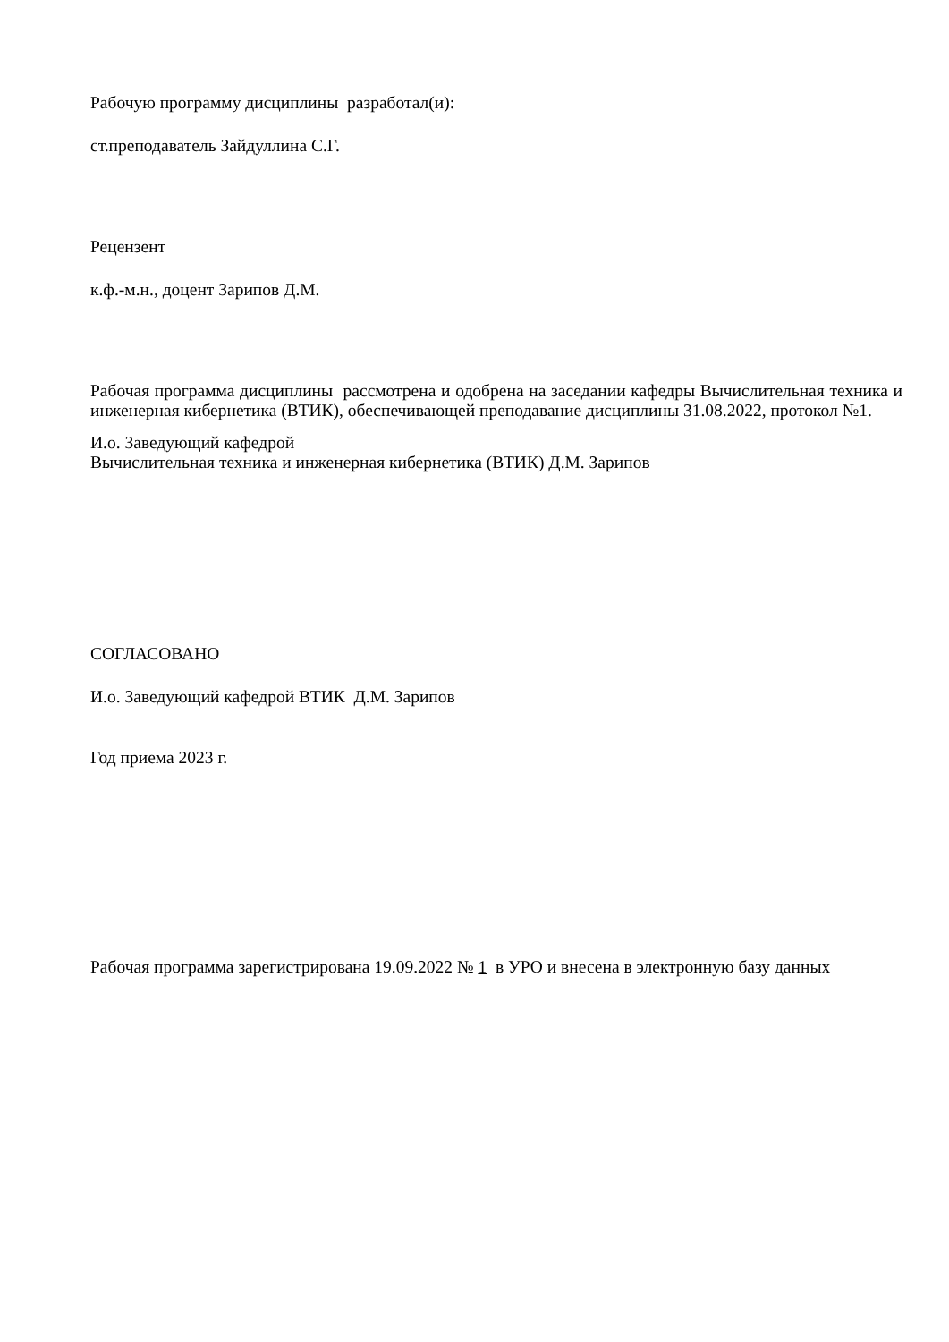Рабочую программу дисциплины разработал(и):
ст.преподаватель Зайдуллина С.Г.
Рецензент
к.ф.-м.н., доцент Зарипов Д.М.
Рабочая программа дисциплины рассмотрена и одобрена на заседании кафедры Вычислительная техника и инженерная кибернетика (ВТИК), обеспечивающей преподавание дисциплины 31.08.2022, протокол №1.
И.о. Заведующий кафедрой
Вычислительная техника и инженерная кибернетика (ВТИК) Д.М. Зарипов
СОГЛАСОВАНО
И.о. Заведующий кафедрой ВТИК Д.М. Зарипов
Год приема 2023 г.
Рабочая программа зарегистрирована 19.09.2022 № 1 в УРО и внесена в электронную базу данных